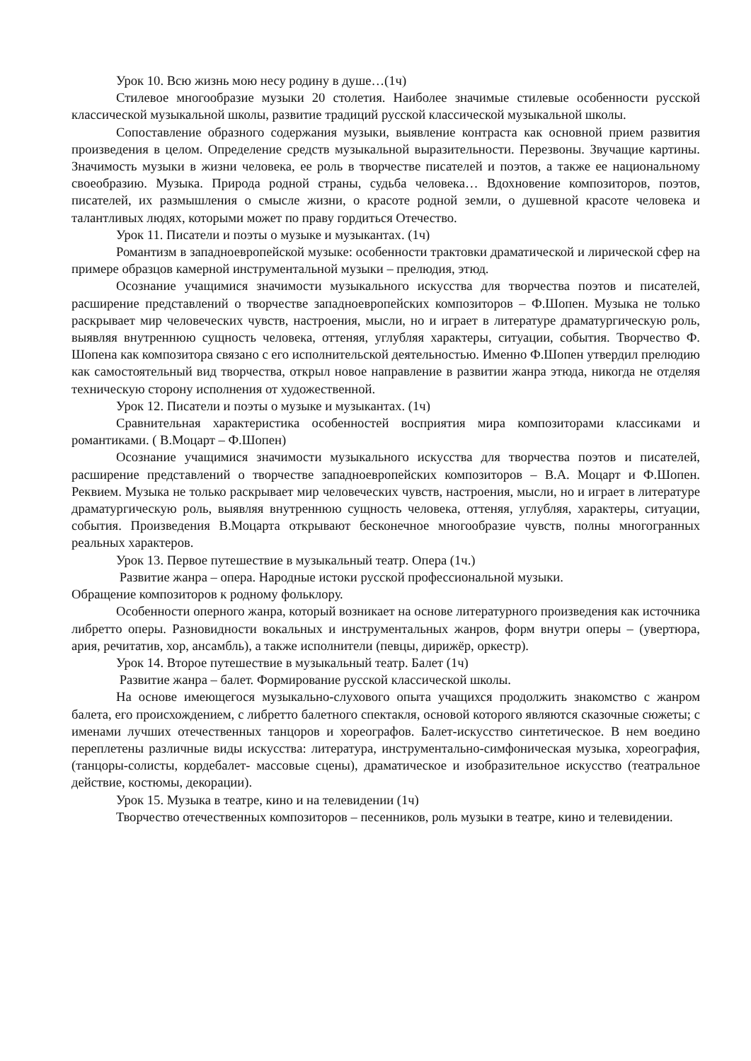Урок 10. Всю жизнь мою несу родину в душе…(1ч)
Стилевое многообразие музыки 20 столетия. Наиболее значимые стилевые особенности русской классической музыкальной школы, развитие традиций русской классической музыкальной школы.
Сопоставление образного содержания музыки, выявление контраста как основной прием развития произведения в целом. Определение средств музыкальной выразительности. Перезвоны. Звучащие картины. Значимость музыки в жизни человека, ее роль в творчестве писателей и поэтов, а также ее национальному своеобразию. Музыка. Природа родной страны, судьба человека… Вдохновение композиторов, поэтов, писателей, их размышления о смысле жизни, о красоте родной земли, о душевной красоте человека и талантливых людях, которыми может по праву гордиться Отечество.
Урок 11. Писатели и поэты о музыке и музыкантах. (1ч)
Романтизм в западноевропейской музыке: особенности трактовки драматической и лирической сфер на примере образцов камерной инструментальной музыки – прелюдия, этюд.
Осознание учащимися значимости музыкального искусства для творчества поэтов и писателей, расширение представлений о творчестве западноевропейских композиторов – Ф.Шопен. Музыка не только раскрывает мир человеческих чувств, настроения, мысли, но и играет в литературе драматургическую роль, выявляя внутреннюю сущность человека, оттеняя, углубляя характеры, ситуации, события. Творчество Ф. Шопена как композитора связано с его исполнительской деятельностью. Именно Ф.Шопен утвердил прелюдию как самостоятельный вид творчества, открыл новое направление в развитии жанра этюда, никогда не отделяя техническую сторону исполнения от художественной.
Урок 12. Писатели и поэты о музыке и музыкантах. (1ч)
Сравнительная характеристика особенностей восприятия мира композиторами классиками и романтиками. ( В.Моцарт – Ф.Шопен)
Осознание учащимися значимости музыкального искусства для творчества поэтов и писателей, расширение представлений о творчестве западноевропейских композиторов – В.А. Моцарт и Ф.Шопен. Реквием. Музыка не только раскрывает мир человеческих чувств, настроения, мысли, но и играет в литературе драматургическую роль, выявляя внутреннюю сущность человека, оттеняя, углубляя, характеры, ситуации, события. Произведения В.Моцарта открывают бесконечное многообразие чувств, полны многогранных реальных характеров.
Урок 13. Первое путешествие в музыкальный театр. Опера (1ч.)
Развитие жанра – опера. Народные истоки русской профессиональной музыки.
Обращение композиторов к родному фольклору.
Особенности оперного жанра, который возникает на основе литературного произведения как источника либретто оперы. Разновидности вокальных и инструментальных жанров, форм внутри оперы – (увертюра, ария, речитатив, хор, ансамбль), а также исполнители (певцы, дирижёр, оркестр).
Урок 14. Второе путешествие в музыкальный театр. Балет (1ч)
Развитие жанра – балет. Формирование русской классической школы.
На основе имеющегося музыкально-слухового опыта учащихся продолжить знакомство с жанром балета, его происхождением, с либретто балетного спектакля, основой которого являются сказочные сюжеты; с именами лучших отечественных танцоров и хореографов. Балет-искусство синтетическое. В нем воедино переплетены различные виды искусства: литература, инструментально-симфоническая музыка, хореография, (танцоры-солисты, кордебалет- массовые сцены), драматическое и изобразительное искусство (театральное действие, костюмы, декорации).
Урок 15. Музыка в театре, кино и на телевидении (1ч)
Творчество отечественных композиторов – песенников, роль музыки в театре, кино и телевидении.